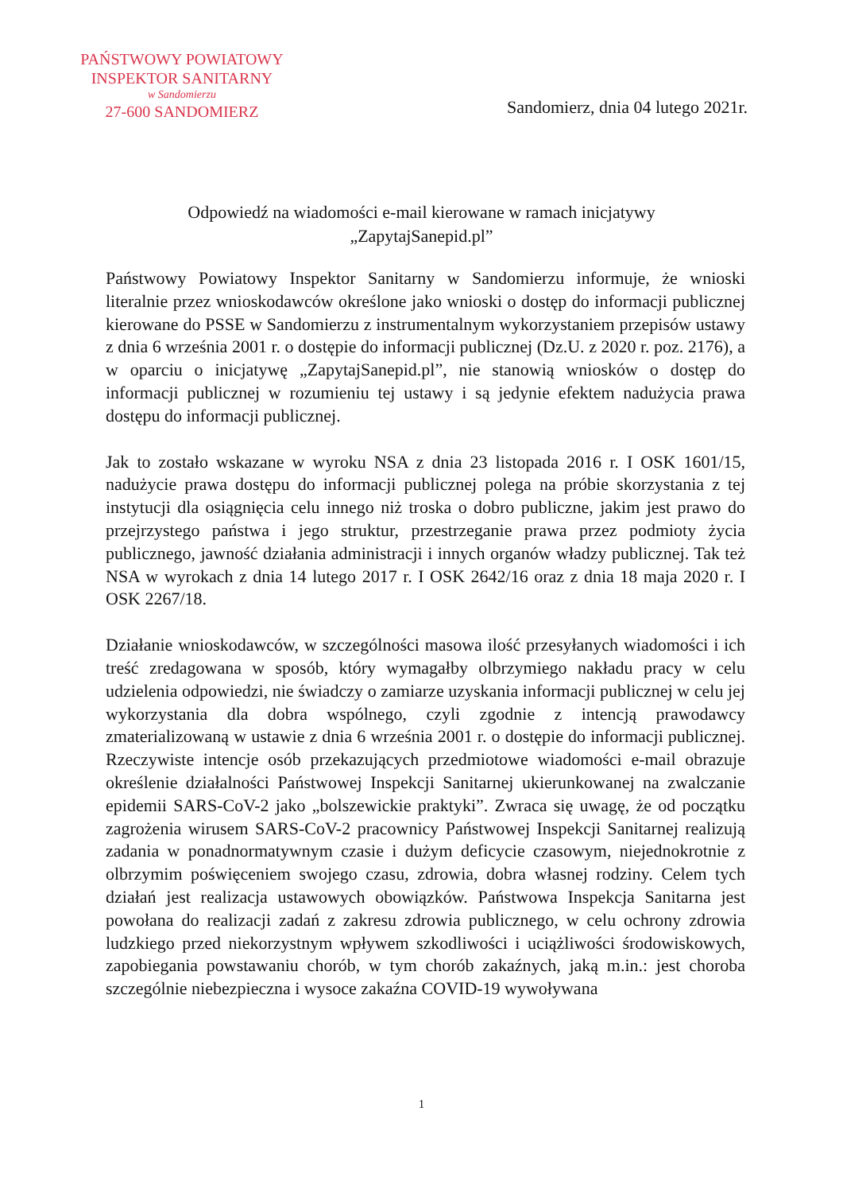PAŃSTWOWY POWIATOWY
INSPEKTOR SANITARNY
w Sandomierzu
27-600 SANDOMIERZ
Sandomierz, dnia 04 lutego 2021r.
Odpowiedź na wiadomości e-mail kierowane w ramach inicjatywy
„ZapytajSanepid.pl”
Państwowy Powiatowy Inspektor Sanitarny w Sandomierzu informuje, że wnioski literalnie przez wnioskodawców określone jako wnioski o dostęp do informacji publicznej kierowane do PSSE w Sandomierzu z instrumentalnym wykorzystaniem przepisów ustawy z dnia 6 września 2001 r. o dostępie do informacji publicznej (Dz.U. z 2020 r. poz. 2176), a w oparciu o inicjatywę „ZapytajSanepid.pl”, nie stanowią wniosków o dostęp do informacji publicznej w rozumieniu tej ustawy i są jedynie efektem nadużycia prawa dostępu do informacji publicznej.
Jak to zostało wskazane w wyroku NSA z dnia 23 listopada 2016 r. I OSK 1601/15, nadużycie prawa dostępu do informacji publicznej polega na próbie skorzystania z tej instytucji dla osiągnięcia celu innego niż troska o dobro publiczne, jakim jest prawo do przejrzystego państwa i jego struktur, przestrzeganie prawa przez podmioty życia publicznego, jawność działania administracji i innych organów władzy publicznej. Tak też NSA w wyrokach z dnia 14 lutego 2017 r. I OSK 2642/16 oraz z dnia 18 maja 2020 r. I OSK 2267/18.
Działanie wnioskodawców, w szczególności masowa ilość przesyłanych wiadomości i ich treść zredagowana w sposób, który wymagałby olbrzymiego nakładu pracy w celu udzielenia odpowiedzi, nie świadczy o zamiarze uzyskania informacji publicznej w celu jej wykorzystania dla dobra wspólnego, czyli zgodnie z intencją prawodawcy zmaterializowaną w ustawie z dnia 6 września 2001 r. o dostępie do informacji publicznej. Rzeczywiste intencje osób przekazujących przedmiotowe wiadomości e-mail obrazuje określenie działalności Państwowej Inspekcji Sanitarnej ukierunkowanej na zwalczanie epidemii SARS-CoV-2 jako „bolszewickie praktyki”. Zwraca się uwagę, że od początku zagrożenia wirusem SARS-CoV-2 pracownicy Państwowej Inspekcji Sanitarnej realizują zadania w ponadnormatywnym czasie i dużym deficycie czasowym, niejednokrotnie z olbrzymim poświęceniem swojego czasu, zdrowia, dobra własnej rodziny. Celem tych działań jest realizacja ustawowych obowiązków. Państwowa Inspekcja Sanitarna jest powołana do realizacji zadań z zakresu zdrowia publicznego, w celu ochrony zdrowia ludzkiego przed niekorzystnym wpływem szkodliwości i uciążliwości środowiskowych, zapobiegania powstawaniu chorób, w tym chorób zakaźnych, jaką m.in.: jest choroba szczególnie niebezpieczna i wysoce zakaźna COVID-19 wywoływana
1